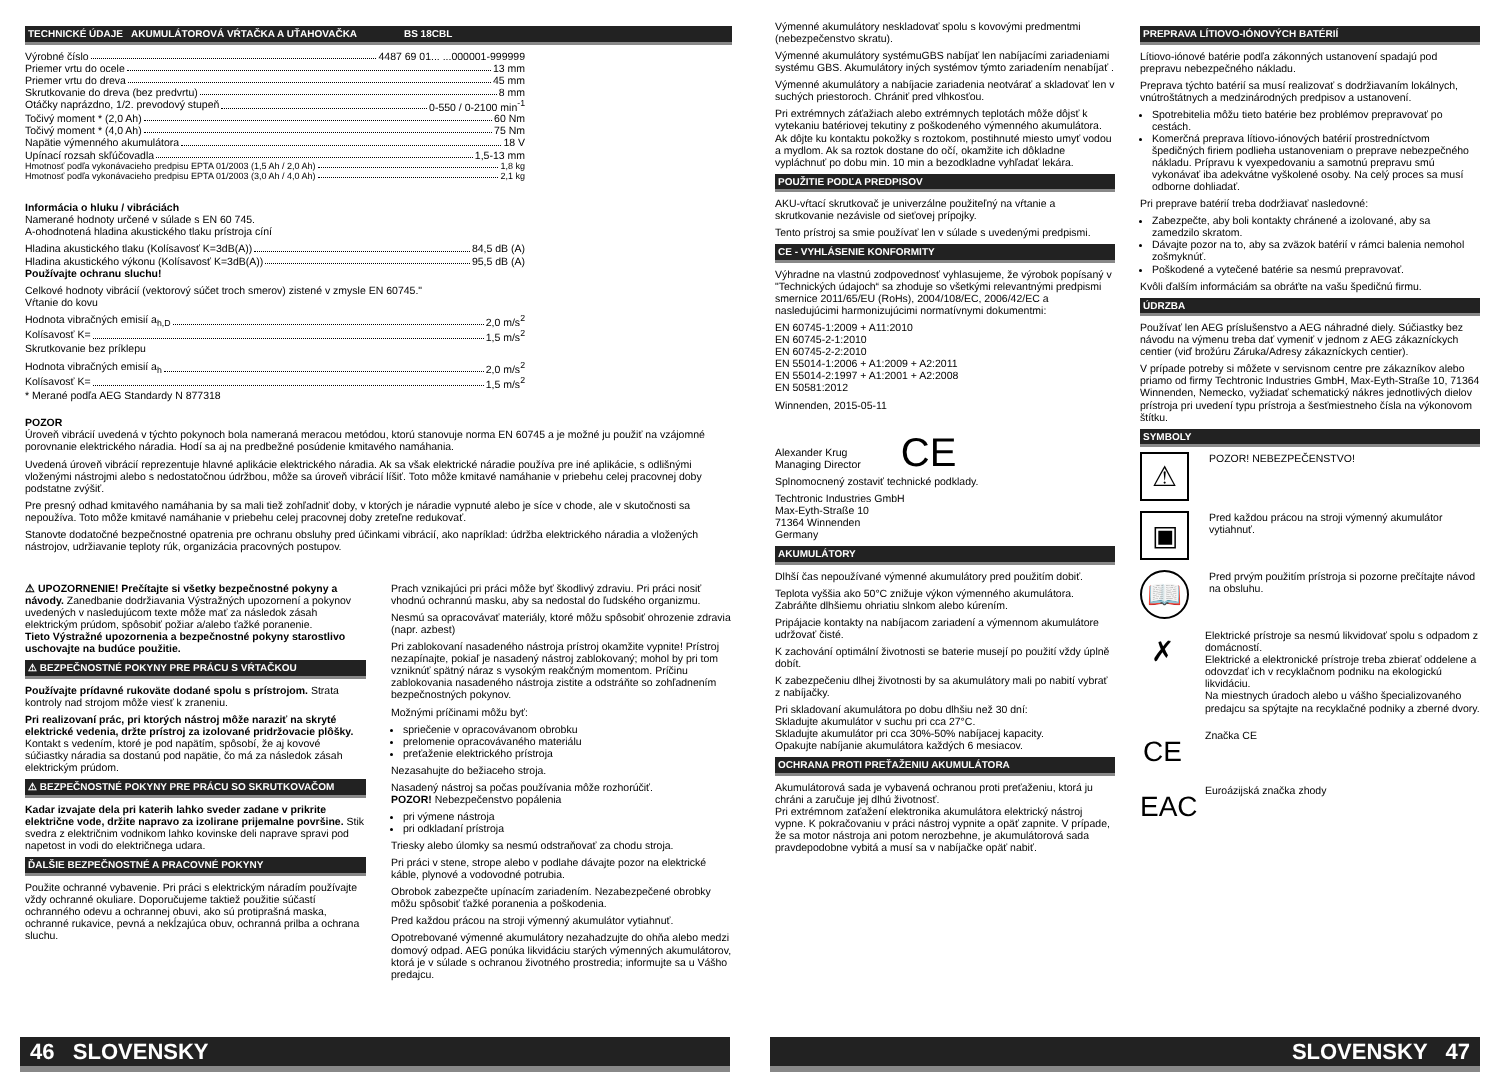TECHNICKÉ ÚDAJE AKUMULÁTOROVÁ VŔTAČKA A UŤAHOVAČKA BS 18CBL
Výrobné číslo 4487 69 01... ...000001-999999
Priemer vrtu do ocele 13 mm
Priemer vrtu do dreva 45 mm
Skrutkovanie do dreva (bez predvrtu) 8 mm
Otáčky naprázdno, 1/2. prevodový stupeň 0-550 / 0-2100 min<sup>-1</sup>
Točivý moment * (2,0 Ah) 60 Nm
Točivý moment * (4,0 Ah) 75 Nm
Napätie výmenného akumulátora 18 V
Upínací rozsah skľúčovadla 1,5-13 mm
Hmotnosť podľa vykonávacieho predpisu EPTA 01/2003 (1,5 Ah / 2,0 Ah) 1,8 kg
Hmotnosť podľa vykonávacieho predpisu EPTA 01/2003 (3,0 Ah / 4,0 Ah) 2,1 kg
Informácia o hluku / vibráciách
Namerané hodnoty určené v súlade s EN 60 745.
A-ohodnotená hladina akustického tlaku prístroja cíní
Hladina akustického tlaku (Kolísavosť K=3dB(A)) 84,5 dB (A)
Hladina akustického výkonu (Kolísavosť K=3dB(A)) 95,5 dB (A)
Používajte ochranu sluchu!
Celkové hodnoty vibrácií (vektorový súčet troch smerov) zistené v zmysle EN 60745."
Vŕtanie do kovu
Hodnota vibračných emisií a<sub>h,D</sub> 2,0 m/s<sup>2</sup>
Kolísavosť K= 1,5 m/s<sup>2</sup>
Skrutkovanie bez príklepu
Hodnota vibračných emisií a<sub>h</sub> 2,0 m/s<sup>2</sup>
Kolísavosť K= 1,5 m/s<sup>2</sup>
* Merané podľa AEG Standardy N 877318
POZOR
Úroveň vibrácií uvedená v týchto pokynoch bola nameraná meracou metódou, ktorú stanovuje norma EN 60745 a je možné ju použiť na vzájomné porovnanie elektrického náradia. Hodí sa aj na predbežné posúdenie kmitavého namáhania.
Uvedená úroveň vibrácií reprezentuje hlavné aplikácie elektrického náradia. Ak sa však elektrické náradie používa pre iné aplikácie, s odlišnými vloženými nástrojmi alebo s nedostatočnou údržbou, môže sa úroveň vibrácií líšiť. Toto môže kmitavé namáhanie v priebehu celej pracovnej doby podstatne zvýšiť.
Pre presný odhad kmitavého namáhania by sa mali tiež zohľadniť doby, v ktorých je náradie vypnuté alebo je síce v chode, ale v skutočnosti sa nepoužíva. Toto môže kmitavé namáhanie v priebehu celej pracovnej doby zreteľne redukovať.
Stanovte dodatočné bezpečnostné opatrenia pre ochranu obsluhy pred účinkami vibrácií, ako napríklad: údržba elektrického náradia a vložených nástrojov, udržiavanie teploty rúk, organizácia pracovných postupov.
⚠ UPOZORNENIE! Prečítajte si všetky bezpečnostné pokyny a návody. Zanedbanie dodržiavania Výstražných upozornení a pokynov uvedených v nasledujúcom texte môže mať za následok zásah elektrickým prúdom, spôsobiť požiar a/alebo ťažké poranenie.
Tieto Výstražné upozornenia a bezpečnostné pokyny starostlivo uschovajte na budúce použitie.
⚠ BEZPEČNOSTNÉ POKYNY PRE PRÁCU S VŔTAČKOU
Používajte prídavné rukoväte dodané spolu s prístrojom. Strata kontroly nad strojom môže viesť k zraneniu.
Pri realizovaní prác, pri ktorých nástroj môže naraziť na skryté elektrické vedenia, držte prístroj za izolované pridržovacie plôšky. Kontakt s vedením, ktoré je pod napätím, spôsobí, že aj kovové súčiastky náradia sa dostanú pod napätie, čo má za následok zásah elektrickým prúdom.
⚠ BEZPEČNOSTNÉ POKYNY PRE PRÁCU SO SKRUTKOVAČOM
Kadar izvajate dela pri katerih lahko sveder zadane v prikrite električne vode, držite napravo za izolirane prijemalne površine. Stik svedra z električnim vodnikom lahko kovinske deli naprave spravi pod napetost in vodi do električnega udara.
ĎALŠIE BEZPEČNOSTNÉ A PRACOVNÉ POKYNY
Použite ochranné vybavenie. Pri práci s elektrickým náradím používajte vždy ochranné okuliare. Doporučujeme taktiež použitie súčastí ochranného odevu a ochrannej obuvi, ako sú protiprašná maska, ochranné rukavice, pevná a nekĺzajúca obuv, ochranná prilba a ochrana sluchu.
Prach vznikajúci pri práci môže byť škodlivý zdraviu. Pri práci nosiť vhodnú ochrannú masku, aby sa nedostal do ľudského organizmu.
Nesmú sa opracovávať materiály, ktoré môžu spôsobiť ohrozenie zdravia (napr. azbest)
Pri zablokovaní nasadeného nástroja prístroj okamžite vypnite! Prístroj nezapínajte, pokiaľ je nasadený nástroj zablokovaný; mohol by pri tom vzniknúť spätný náraz s vysokým reakčným momentom. Príčinu zablokovania nasadeného nástroja zistite a odstráňte so zohľadnením bezpečnostných pokynov.
Možnými príčinami môžu byť:
spriečenie v opracovávanom obrobku
prelomenie opracovávaného materiálu
preťaženie elektrického prístroja
Nezasahujte do bežiaceho stroja.
Nasadený nástroj sa počas používania môže rozhorúčiť.
POZOR! Nebezpečenstvo popálenia
pri výmene nástroja
pri odkladaní prístroja
Triesky alebo úlomky sa nesmú odstraňovať za chodu stroja.
Pri práci v stene, strope alebo v podlahe dávajte pozor na elektrické káble, plynové a vodovodné potrubia.
Obrobok zabezpečte upínacím zariadením. Nezabezpečené obrobky môžu spôsobiť ťažké poranenia a poškodenia.
Pred každou prácou na stroji výmenný akumulátor vytiahnuť.
Opotrebované výmenné akumulátory nezahadzujte do ohňa alebo medzi domový odpad. AEG ponúka likvidáciu starých výmenných akumulátorov, ktorá je v súlade s ochranou životného prostredia; informujte sa u Vášho predajcu.
46 SLOVENSKY
Výmenné akumulátory neskladovať spolu s kovovými predmentmi (nebezpečenstvo skratu).
Výmenné akumulátory systémuGBS nabíjať len nabíjacími zariadeniami systému GBS. Akumulátory iných systémov týmto zariadením nenabíjať .
Výmenné akumulátory a nabíjacie zariadenia neotvárať a skladovať len v suchých priestoroch. Chrániť pred vlhkosťou.
Pri extrémnych záťažiach alebo extrémnych teplotách môže dôjsť k vytekaniu batériovej tekutiny z poškodeného výmenného akumulátora. Ak dôjte ku kontaktu pokožky s roztokom, postihnuté miesto umyť vodou a mydlom. Ak sa roztok dostane do očí, okamžite ich dôkladne vypláchnuť po dobu min. 10 min a bezodkladne vyhľadať lekára.
POUŽITIE PODĽA PREDPISOV
AKU-vŕtací skrutkovač je univerzálne použiteľný na vŕtanie a skrutkovanie nezávisle od sieťovej prípojky.
Tento prístroj sa smie používať len v súlade s uvedenými predpismi.
CE - VYHLÁSENIE KONFORMITY
Výhradne na vlastnú zodpovednosť vyhlasujeme, že výrobok popísaný v "Technických údajoch“ sa zhoduje so všetkými relevantnými predpismi smernice 2011/65/EU (RoHs), 2004/108/EC, 2006/42/EC a nasledujúcimi harmonizujúcimi normatívnymi dokumentmi:
EN 60745-1:2009 + A11:2010
EN 60745-2-1:2010
EN 60745-2-2:2010
EN 55014-1:2006 + A1:2009 + A2:2011
EN 55014-2:1997 + A1:2001 + A2:2008
EN 50581:2012
Winnenden, 2015-05-11
Alexander Krug
Managing Director
CE
Splnomocnený zostaviť technické podklady.
Techtronic Industries GmbH
Max-Eyth-Straße 10
71364 Winnenden
Germany
AKUMULÁTORY
Dlhší čas nepoužívané výmenné akumulátory pred použitím dobiť.
Teplota vyššia ako 50°C znižuje výkon výmenného akumulátora. Zabráňte dlhšiemu ohriatiu slnkom alebo kúrením.
Pripájacie kontakty na nabíjacom zariadení a výmennom akumulátore udržovať čisté.
K zachování optimální životnosti se baterie musejí po použití vždy úplně dobít.
K zabezpečeniu dlhej životnosti by sa akumulátory mali po nabití vybrať z nabíjačky.
Pri skladovaní akumulátora po dobu dlhšiu než 30 dní:
Skladujte akumulátor v suchu pri cca 27°C.
Skladujte akumulátor pri cca 30%-50% nabíjacej kapacity.
Opakujte nabíjanie akumulátora každých 6 mesiacov.
OCHRANA PROTI PREŤAŽENIU AKUMULÁTORA
Akumulátorová sada je vybavená ochranou proti preťaženiu, ktorá ju chráni a zaručuje jej dlhú životnosť.
Pri extrémnom zaťažení elektronika akumulátora elektrický nástroj vypne. K pokračovaniu v práci nástroj vypnite a opäť zapnite. V prípade, že sa motor nástroja ani potom nerozbehne, je akumulátorová sada pravdepodobne vybitá a musí sa v nabíjačke opäť nabiť.
PREPRAVA LÍTIOVO-IÓNOVÝCH BATÉRIÍ
Lítiovo-iónové batérie podľa zákonných ustanovení spadajú pod prepravu nebezpečného nákladu.
Preprava týchto batérií sa musí realizovať s dodržiavaním lokálnych, vnútroštátnych a medzinárodných predpisov a ustanovení.
Spotrebitelia môžu tieto batérie bez problémov prepravovať po cestách.
Komerčná preprava lítiovo-iónových batérií prostredníctvom špedičných firiem podlieha ustanoveniam o preprave nebezpečného nákladu. Prípravu k vyexpedovaniu a samotnú prepravu smú vykonávať iba adekvátne vyškolené osoby. Na celý proces sa musí odborne dohliadať.
Pri preprave batérií treba dodržiavať nasledovné:
Zabezpečte, aby boli kontakty chránené a izolované, aby sa zamedzilo skratom.
Dávajte pozor na to, aby sa zväzok batérií v rámci balenia nemohol zošmyknúť.
Poškodené a vytečené batérie sa nesmú prepravovať.
Kvôli ďalším informáciám sa obráťte na vašu špedičnú firmu.
ÚDRZBA
Používať len AEG príslušenstvo a AEG náhradné diely. Súčiastky bez návodu na výmenu treba dať vymeniť v jednom z AEG zákazníckych centier (viď brožúru Záruka/Adresy zákazníckych centier).
V prípade potreby si môžete v servisnom centre pre zákazníkov alebo priamo od firmy Techtronic Industries GmbH, Max-Eyth-Straße 10, 71364 Winnenden, Nemecko, vyžiadať schematický nákres jednotlivých dielov prístroja pri uvedení typu prístroja a šesťmiestneho čísla na výkonovom štítku.
SYMBOLY
⚠
POZOR! NEBEZPEČENSTVO!
▣
Pred každou prácou na stroji výmenný akumulátor vytiahnuť.
📖
Pred prvým použitím prístroja si pozorne prečítajte návod na obsluhu.
✗
Elektrické prístroje sa nesmú likvidovať spolu s odpadom z domácností.
Elektrické a elektronické prístroje treba zbierať oddelene a odovzdať ich v recyklačnom podniku na ekologickú likvidáciu.
Na miestnych úradoch alebo u vášho špecializovaného predajcu sa spýtajte na recyklačné podniky a zberné dvory.
CE
Značka CE
EAC
Euroázijská značka zhody
SLOVENSKY 47